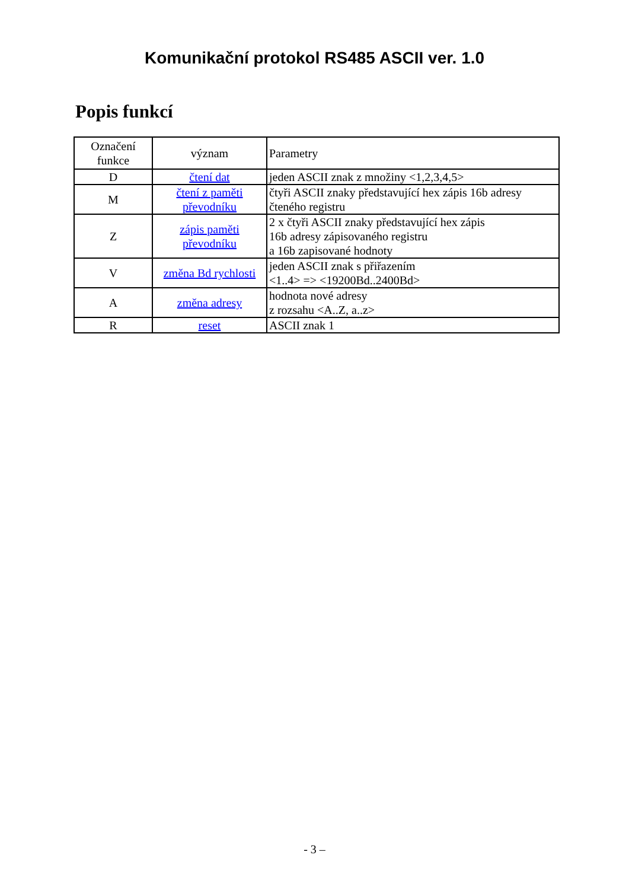Komunikační protokol RS485 ASCII ver. 1.0
Popis funkcí
| Označení funkce | význam | Parametry |
| --- | --- | --- |
| D | čtení dat | jeden ASCII znak z množiny <1,2,3,4,5> |
| M | čtení z paměti převodníku | čtyři ASCII znaky představující hex zápis 16b adresy čteného registru |
| Z | zápis paměti převodníku | 2 x čtyři ASCII znaky představující hex zápis 16b adresy zápisovaného registru a 16b zapisované hodnoty |
| V | změna Bd rychlosti | jeden ASCII znak s přiřazením <1..4> => <19200Bd..2400Bd> |
| A | změna adresy | hodnota nové adresy z rozsahu <A..Z, a..z> |
| R | reset | ASCII znak 1 |
- 3 –